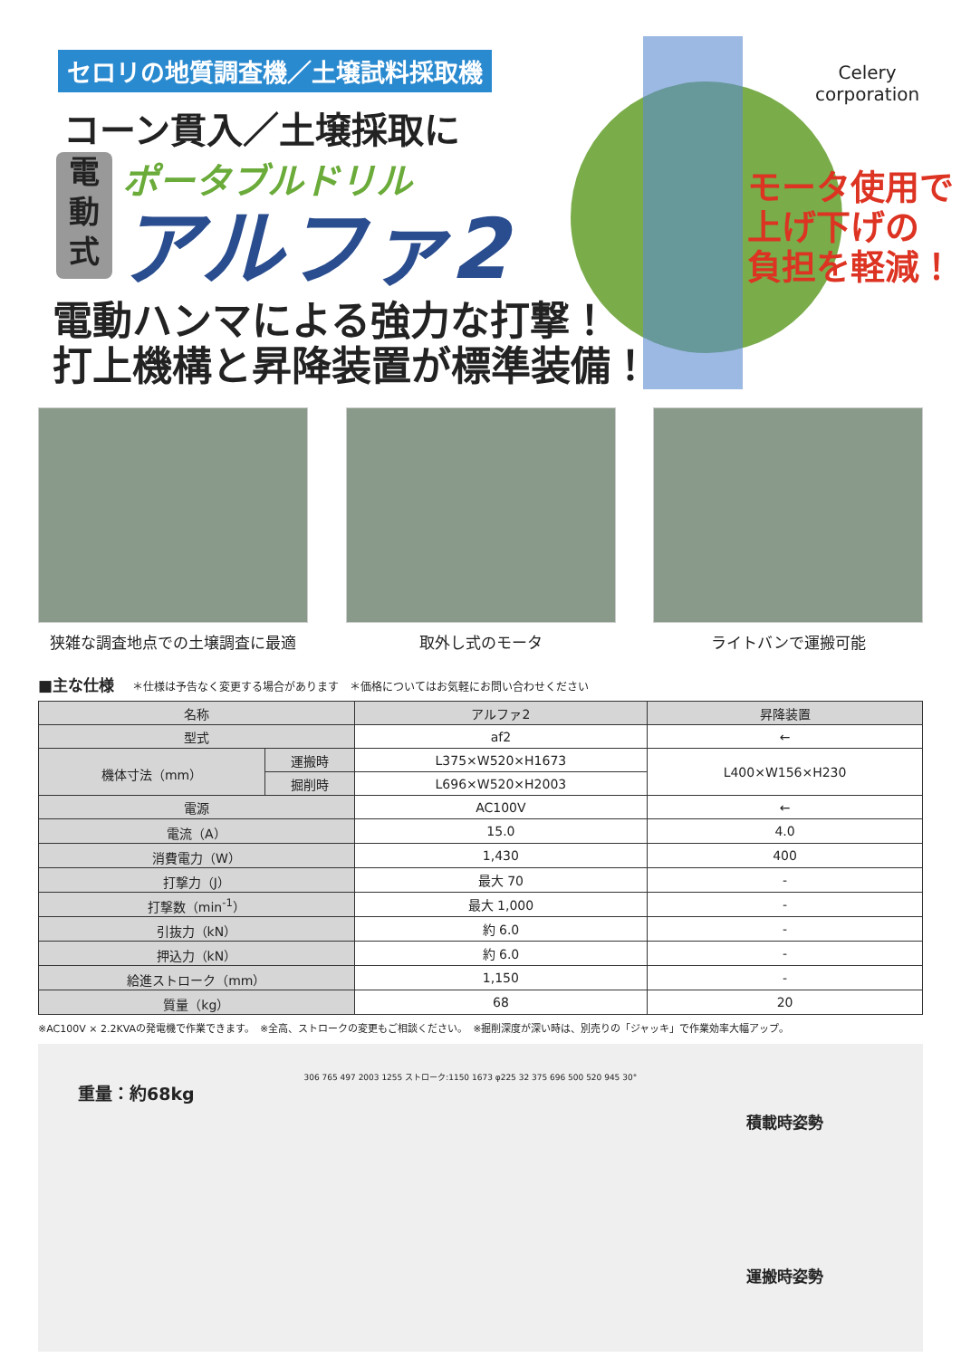セロリの地質調査機／土壌試料採取機
コーン貫入／土壌採取に
電
動
式
ポータブルドリル
アルファ2
モータ使用で
上げ下げの
負担を軽減！
Celery
corporation
電動ハンマによる強力な打撃！
打上機構と昇降装置が標準装備！
狭雑な調査地点での土壌調査に最適 取外し式のモータ ライトバンで運搬可能
■主な仕様 ＊仕様は予告なく変更する場合があります　＊価格についてはお気軽にお問い合わせください
| 名称 | | アルファ2 | 昇降装置 |
| --- | --- | --- | --- |
| 型式 | | af2 | ← |
| 機体寸法（mm） | 運搬時 | L375×W520×H1673 | L400×W156×H230 |
| | 掘削時 | L696×W520×H2003 | |
| 電源 | | AC100V | ← |
| 電流（A） | | 15.0 | 4.0 |
| 消費電力（W） | | 1,430 | 400 |
| 打撃力（J） | | 最大 70 | - |
| 打撃数（min<sup>-1</sup>） | | 最大 1,000 | - |
| 引抜力（kN） | | 約 6.0 | - |
| 押込力（kN） | | 約 6.0 | - |
| 給進ストローク（mm） | | 1,150 | - |
| 質量（kg） | | 68 | 20 |
※AC100V × 2.2KVAの発電機で作業できます。　※全高、ストロークの変更もご相談ください。　※掘削深度が深い時は、別売りの「ジャッキ」で作業効率大幅アップ。
重量：約68kg
306 765 497 2003 1255 ストローク:1150 1673 φ225 32 375 696 500 520 945 30°
積載時姿勢
運搬時姿勢